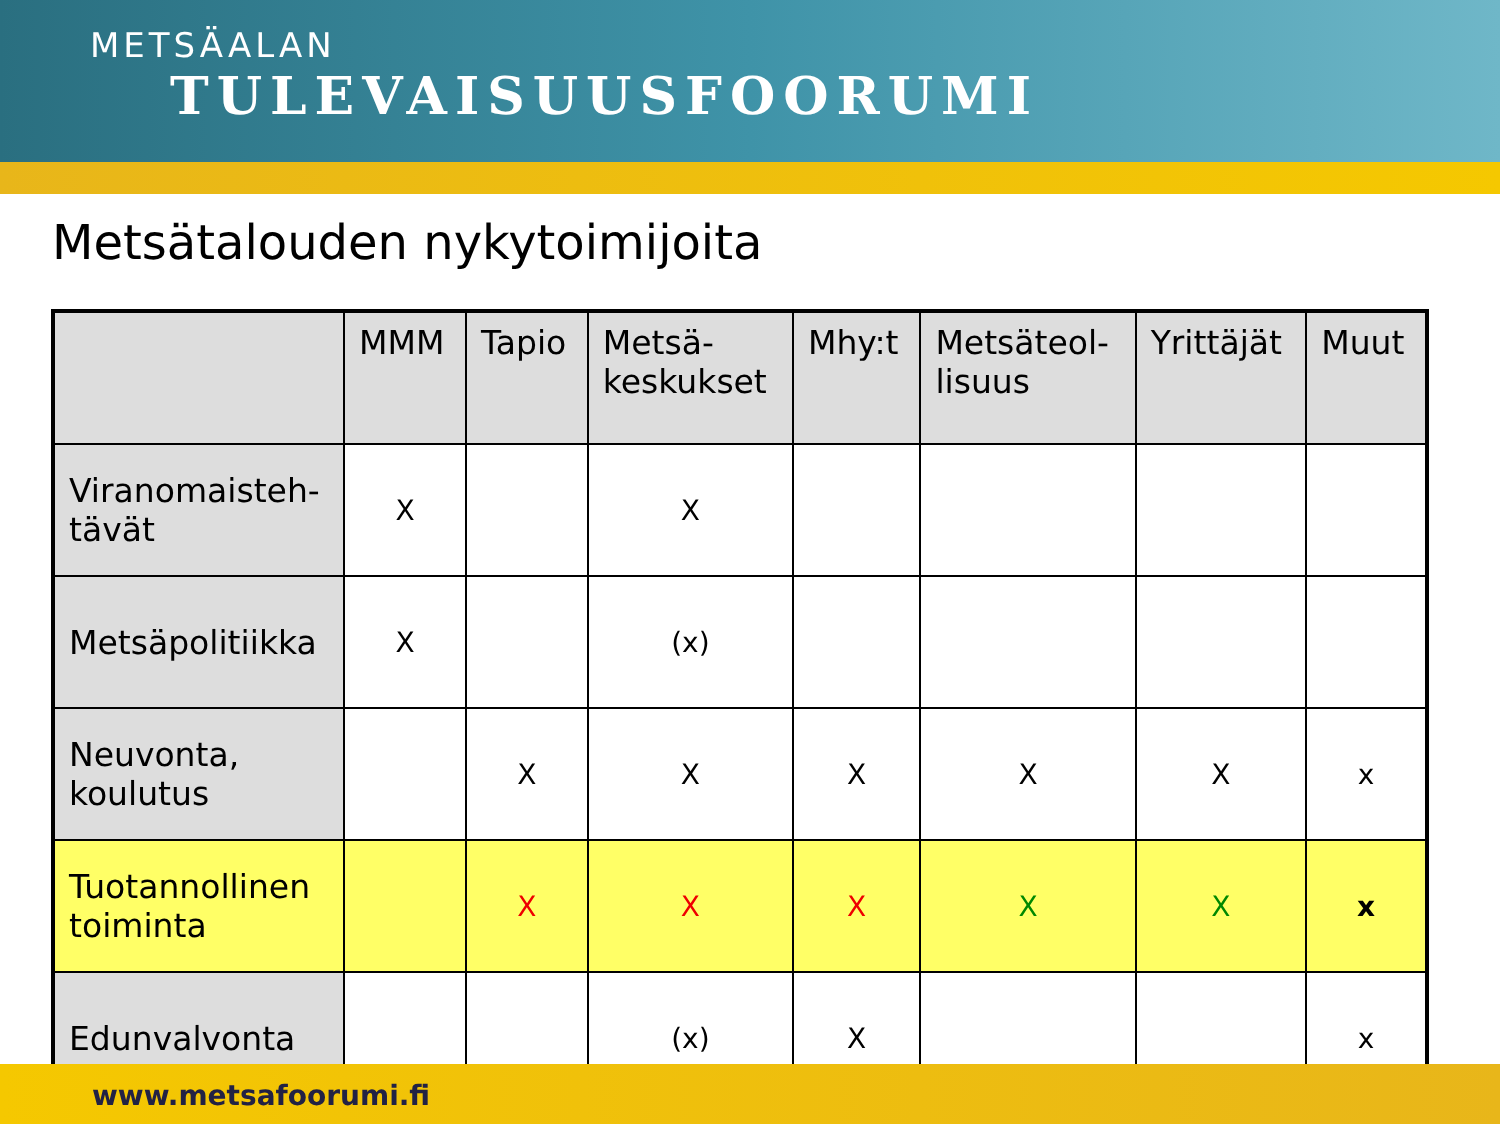METSÄALAN
TULEVAISUUSFOORUMI
Metsätalouden nykytoimijoita
| | MMM | Tapio | Metsä- keskukset | Mhy:t | Metsäteol- lisuus | Yrittäjät | Muut |
| --- | --- | --- | --- | --- | --- | --- | --- |
| Viranomaisteh- tävät | X | | X | | | | |
| Metsäpolitiikka | X | | (x) | | | | |
| Neuvonta, koulutus | | X | X | X | X | X | x |
| Tuotannollinen toiminta | | X | X | X | X | X | x |
| Edunvalvonta | | | (x) | X | | | x |
www.metsafoorumi.fi